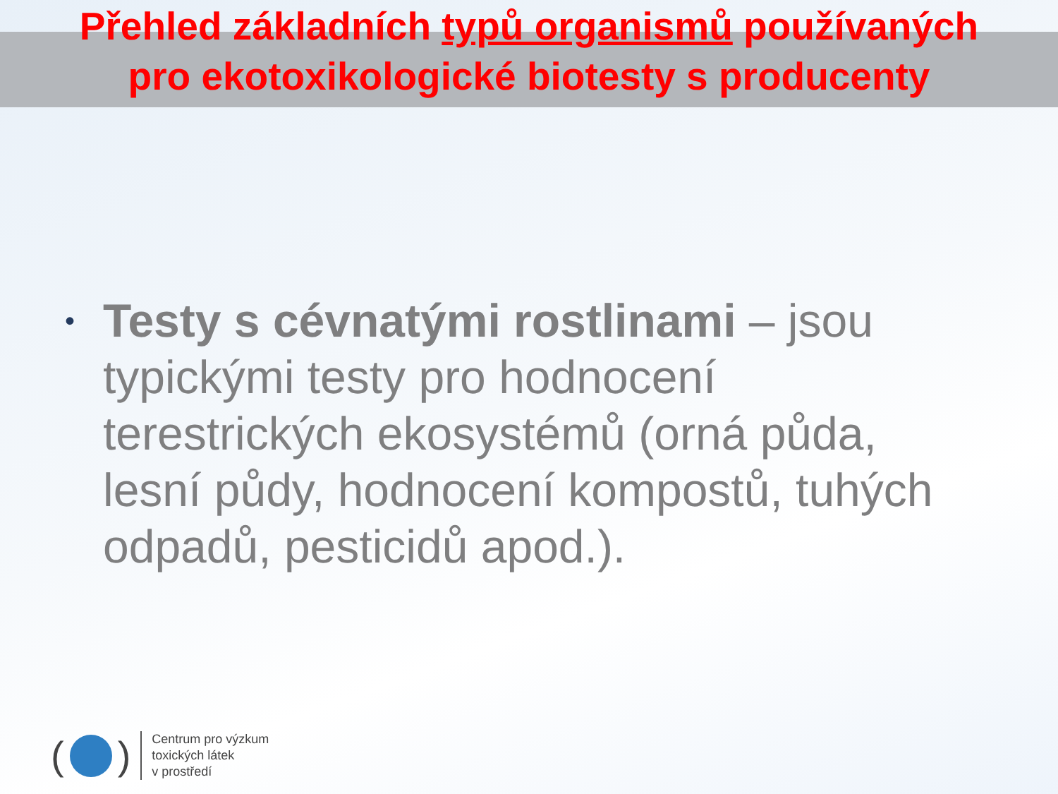Přehled základních typů organismů používaných
pro ekotoxikologické biotesty s producenty
• Testy s cévnatými rostlinami – jsou typickými testy pro hodnocení terestrických ekosystémů (orná půda, lesní půdy, hodnocení kompostů, tuhých odpadů, pesticidů apod.).
( )
Centrum pro výzkum
toxických látek
v prostředí